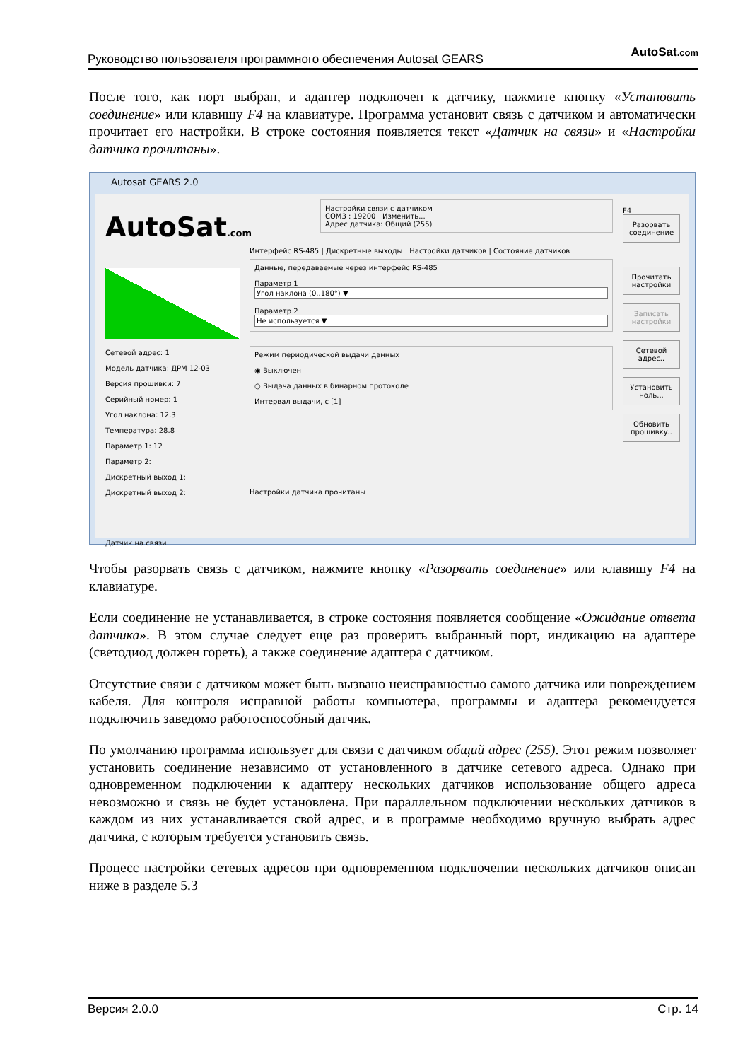Руководство пользователя программного обеспечения Autosat GEARS AutoSat.com
После того, как порт выбран, и адаптер подключен к датчику, нажмите кнопку «Установить соединение» или клавишу F4 на клавиатуре. Программа установит связь с датчиком и автоматически прочитает его настройки. В строке состояния появляется текст «Датчик на связи» и «Настройки датчика прочитаны».
Autosat GEARS 2.0
AutoSat.com
Сетевой адрес: 1
Модель датчика: ДРМ 12-03
Версия прошивки: 7
Серийный номер: 1
Угол наклона: 12.3
Температура: 28.8
Параметр 1: 12
Параметр 2:
Дискретный выход 1:
Дискретный выход 2:
Датчик на связи
Настройки связи с датчиком
COM3 : 19200 Изменить...
Адрес датчика: Общий (255)
Интерфейс RS-485 | Дискретные выходы | Настройки датчиков | Состояние датчиков
Данные, передаваемые через интерфейс RS-485
Параметр 1
Угол наклона (0..180°) ▼
Параметр 2
Не используется ▼
Режим периодической выдачи данных
◉ Выключен
○ Выдача данных в бинарном протоколе
Интервал выдачи, с [1]
Настройки датчика прочитаны
F4
Разорвать соединение
Прочитать настройки
Записать настройки
Сетевой адрес..
Установить ноль...
Обновить прошивку..
Чтобы разорвать связь с датчиком, нажмите кнопку «Разорвать соединение» или клавишу F4 на клавиатуре.
Если соединение не устанавливается, в строке состояния появляется сообщение «Ожидание ответа датчика». В этом случае следует еще раз проверить выбранный порт, индикацию на адаптере (светодиод должен гореть), а также соединение адаптера с датчиком.
Отсутствие связи с датчиком может быть вызвано неисправностью самого датчика или повреждением кабеля. Для контроля исправной работы компьютера, программы и адаптера рекомендуется подключить заведомо работоспособный датчик.
По умолчанию программа использует для связи с датчиком общий адрес (255). Этот режим позволяет установить соединение независимо от установленного в датчике сетевого адреса. Однако при одновременном подключении к адаптеру нескольких датчиков использование общего адреса невозможно и связь не будет установлена. При параллельном подключении нескольких датчиков в каждом из них устанавливается свой адрес, и в программе необходимо вручную выбрать адрес датчика, с которым требуется установить связь.
Процесс настройки сетевых адресов при одновременном подключении нескольких датчиков описан ниже в разделе 5.3
Версия 2.0.0 Стр. 14